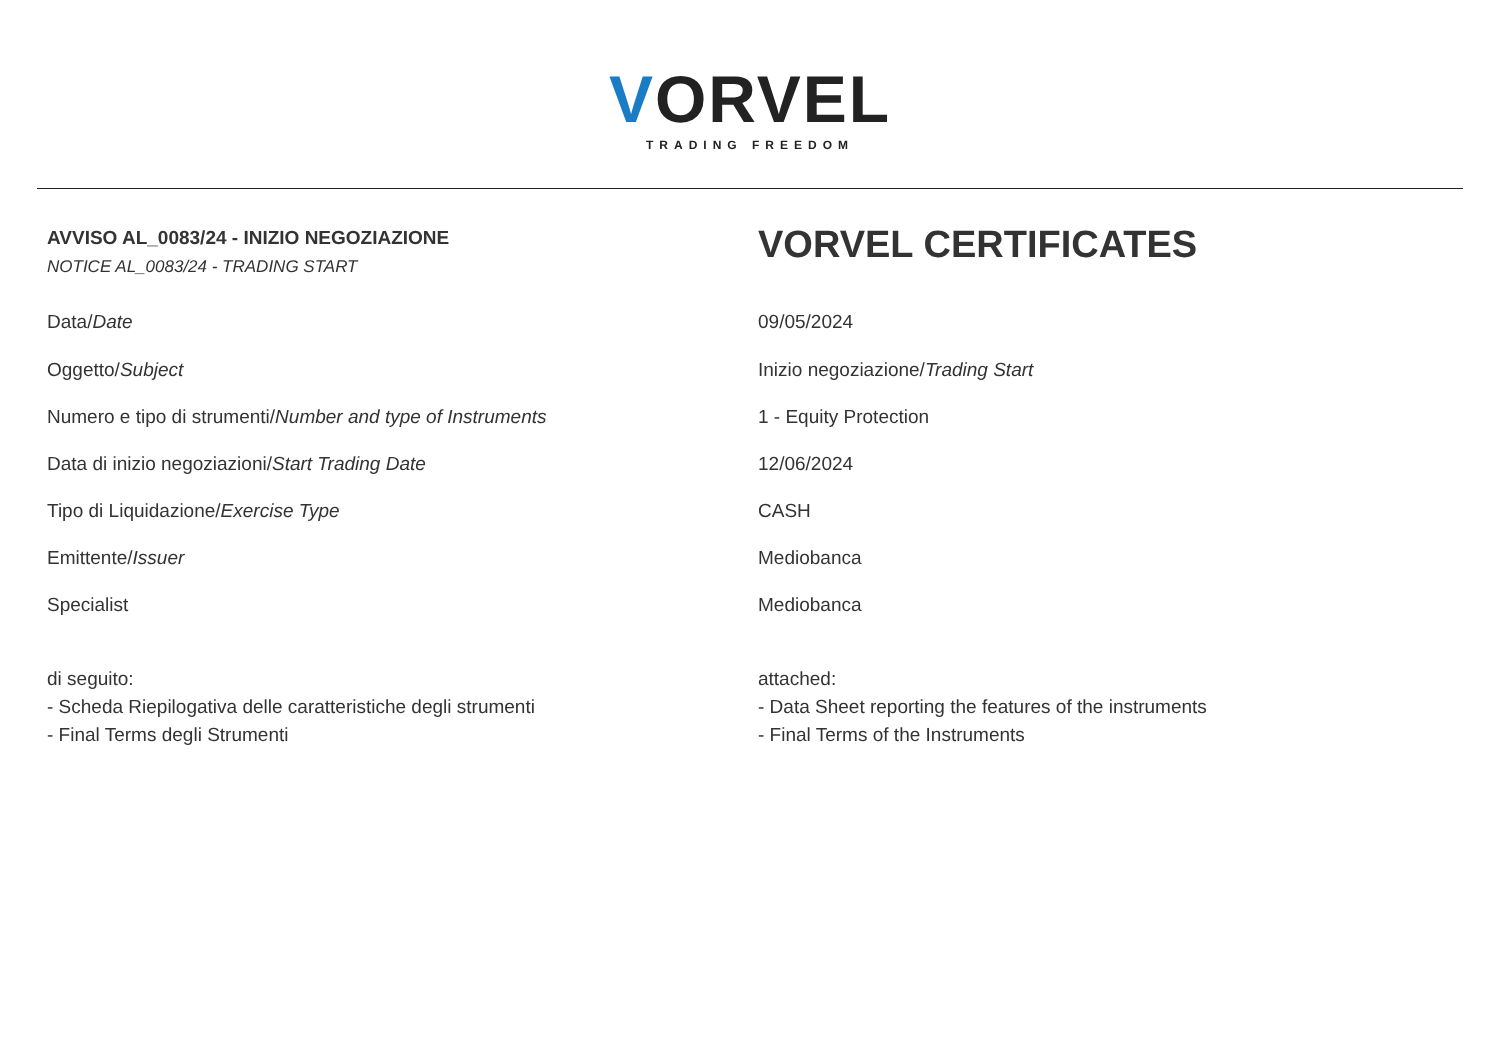VORVEL
TRADING FREEDOM
AVVISO AL_0083/24 - INIZIO NEGOZIAZIONE
NOTICE AL_0083/24 - TRADING START
VORVEL CERTIFICATES
Data/Date 09/05/2024
Oggetto/Subject Inizio negoziazione/Trading Start
Numero e tipo di strumenti/Number and type of Instruments
1 - Equity Protection
Data di inizio negoziazioni/Start Trading Date
12/06/2024
Tipo di Liquidazione/Exercise Type
CASH
Emittente/Issuer Mediobanca
Specialist Mediobanca
di seguito:
- Scheda Riepilogativa delle caratteristiche degli strumenti
- Final Terms degli Strumenti
attached:
- Data Sheet reporting the features of the instruments
- Final Terms of the Instruments